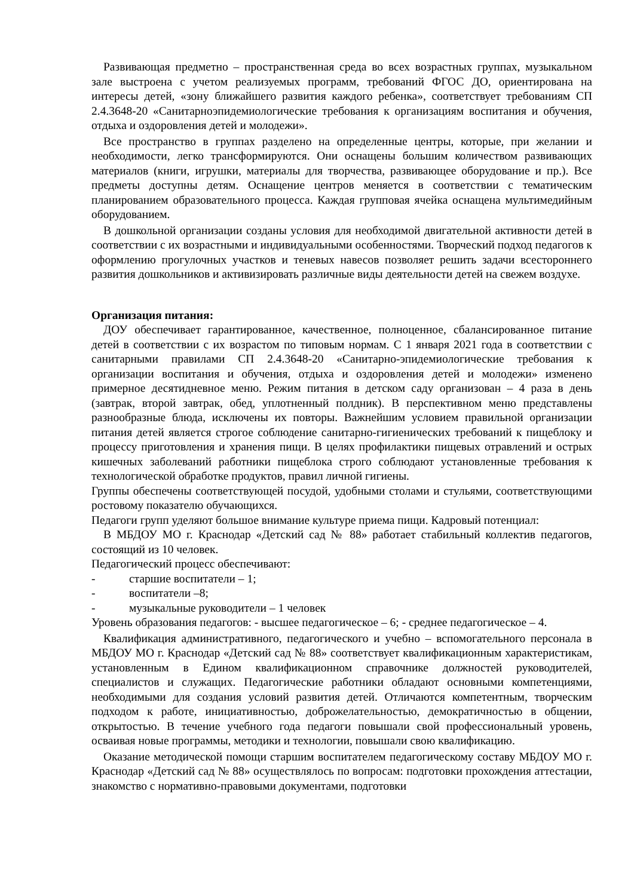Развивающая предметно – пространственная среда во всех возрастных группах, музыкальном зале выстроена с учетом реализуемых программ, требований ФГОС ДО, ориентирована на интересы детей, «зону ближайшего развития каждого ребенка», соответствует требованиям СП 2.4.3648-20 «Санитарноэпидемиологические требования к организациям воспитания и обучения, отдыха и оздоровления детей и молодежи».
Все пространство в группах разделено на определенные центры, которые, при желании и необходимости, легко трансформируются. Они оснащены большим количеством развивающих материалов (книги, игрушки, материалы для творчества, развивающее оборудование и пр.). Все предметы доступны детям. Оснащение центров меняется в соответствии с тематическим планированием образовательного процесса. Каждая групповая ячейка оснащена мультимедийным оборудованием.
В дошкольной организации созданы условия для необходимой двигательной активности детей в соответствии с их возрастными и индивидуальными особенностями. Творческий подход педагогов к оформлению прогулочных участков и теневых навесов позволяет решить задачи всестороннего развития дошкольников и активизировать различные виды деятельности детей на свежем воздухе.
Организация питания:
ДОУ обеспечивает гарантированное, качественное, полноценное, сбалансированное питание детей в соответствии с их возрастом по типовым нормам. С 1 января 2021 года в соответствии с санитарными правилами СП 2.4.3648-20 «Санитарно-эпидемиологические требования к организации воспитания и обучения, отдыха и оздоровления детей и молодежи» изменено примерное десятидневное меню. Режим питания в детском саду организован – 4 раза в день (завтрак, второй завтрак, обед, уплотненный полдник). В перспективном меню представлены разнообразные блюда, исключены их повторы. Важнейшим условием правильной организации питания детей является строгое соблюдение санитарно-гигиенических требований к пищеблоку и процессу приготовления и хранения пищи. В целях профилактики пищевых отравлений и острых кишечных заболеваний работники пищеблока строго соблюдают установленные требования к технологической обработке продуктов, правил личной гигиены.
Группы обеспечены соответствующей посудой, удобными столами и стульями, соответствующими ростовому показателю обучающихся.
Педагоги групп уделяют большое внимание культуре приема пищи. Кадровый потенциал:
В МБДОУ МО г. Краснодар «Детский сад № 88» работает стабильный коллектив педагогов, состоящий из 10 человек.
Педагогический процесс обеспечивают:
- старшие воспитатели – 1;
- воспитатели –8;
- музыкальные руководители – 1 человек
Уровень образования педагогов: - высшее педагогическое – 6; - среднее педагогическое – 4.
Квалификация административного, педагогического и учебно – вспомогательного персонала в МБДОУ МО г. Краснодар «Детский сад № 88» соответствует квалификационным характеристикам, установленным в Едином квалификационном справочнике должностей руководителей, специалистов и служащих. Педагогические работники обладают основными компетенциями, необходимыми для создания условий развития детей. Отличаются компетентным, творческим подходом к работе, инициативностью, доброжелательностью, демократичностью в общении, открытостью. В течение учебного года педагоги повышали свой профессиональный уровень, осваивая новые программы, методики и технологии, повышали свою квалификацию.
Оказание методической помощи старшим воспитателем педагогическому составу МБДОУ МО г. Краснодар «Детский сад № 88» осуществлялось по вопросам: подготовки прохождения аттестации, знакомство с нормативно-правовыми документами, подготовки